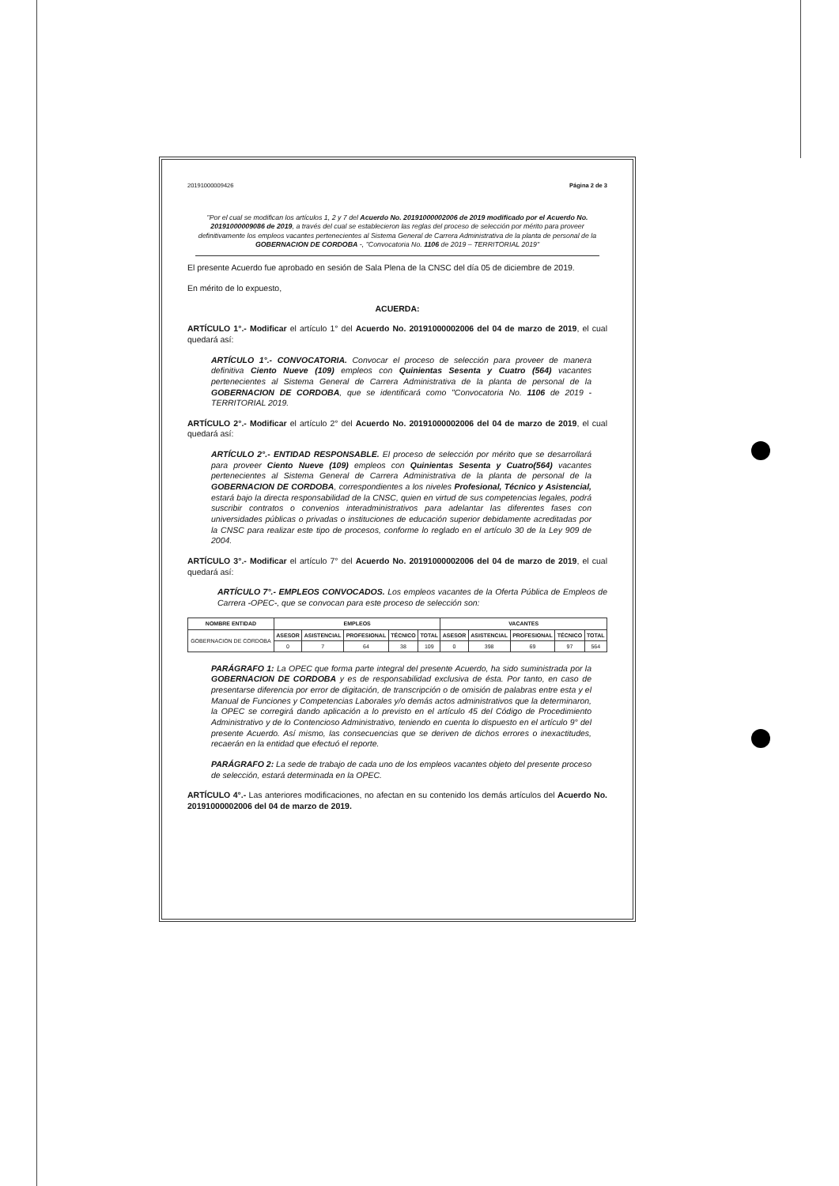20191000009426 Página 2 de 3
"Por el cual se modifican los artículos 1, 2 y 7 del Acuerdo No. 20191000002006 de 2019 modificado por el Acuerdo No. 20191000009086 de 2019, a través del cual se establecieron las reglas del proceso de selección por mérito para proveer definitivamente los empleos vacantes pertenecientes al Sistema General de Carrera Administrativa de la planta de personal de la GOBERNACION DE CORDOBA -, "Convocatoria No. 1106 de 2019 – TERRITORIAL 2019"
El presente Acuerdo fue aprobado en sesión de Sala Plena de la CNSC del día 05 de diciembre de 2019.
En mérito de lo expuesto,
ACUERDA:
ARTÍCULO 1°.- Modificar el artículo 1° del Acuerdo No. 20191000002006 del 04 de marzo de 2019, el cual quedará así:
ARTÍCULO 1°.- CONVOCATORIA. Convocar el proceso de selección para proveer de manera definitiva Ciento Nueve (109) empleos con Quinientas Sesenta y Cuatro (564) vacantes pertenecientes al Sistema General de Carrera Administrativa de la planta de personal de la GOBERNACION DE CORDOBA, que se identificará como "Convocatoria No. 1106 de 2019 - TERRITORIAL 2019.
ARTÍCULO 2°.- Modificar el artículo 2° del Acuerdo No. 20191000002006 del 04 de marzo de 2019, el cual quedará así:
ARTÍCULO 2°.- ENTIDAD RESPONSABLE. El proceso de selección por mérito que se desarrollará para proveer Ciento Nueve (109) empleos con Quinientas Sesenta y Cuatro(564) vacantes pertenecientes al Sistema General de Carrera Administrativa de la planta de personal de la GOBERNACION DE CORDOBA, correspondientes a los niveles Profesional, Técnico y Asistencial, estará bajo la directa responsabilidad de la CNSC, quien en virtud de sus competencias legales, podrá suscribir contratos o convenios interadministrativos para adelantar las diferentes fases con universidades públicas o privadas o instituciones de educación superior debidamente acreditadas por la CNSC para realizar este tipo de procesos, conforme lo reglado en el artículo 30 de la Ley 909 de 2004.
ARTÍCULO 3°.- Modificar el artículo 7° del Acuerdo No. 20191000002006 del 04 de marzo de 2019, el cual quedará así:
ARTÍCULO 7°.- EMPLEOS CONVOCADOS. Los empleos vacantes de la Oferta Pública de Empleos de Carrera -OPEC-, que se convocan para este proceso de selección son:
| NOMBRE ENTIDAD | EMPLEOS | | | | | VACANTES | | | | |
| --- | --- | --- | --- | --- | --- | --- | --- | --- | --- | --- |
| GOBERNACION DE CORDOBA | ASESOR | ASISTENCIAL | PROFESIONAL | TÉCNICO | TOTAL | ASESOR | ASISTENCIAL | PROFESIONAL | TÉCNICO | TOTAL |
| | 0 | 7 | 64 | 38 | 109 | 0 | 398 | 69 | 97 | 564 |
PARÁGRAFO 1: La OPEC que forma parte integral del presente Acuerdo, ha sido suministrada por la GOBERNACION DE CORDOBA y es de responsabilidad exclusiva de ésta. Por tanto, en caso de presentarse diferencia por error de digitación, de transcripción o de omisión de palabras entre esta y el Manual de Funciones y Competencias Laborales y/o demás actos administrativos que la determinaron, la OPEC se corregirá dando aplicación a lo previsto en el artículo 45 del Código de Procedimiento Administrativo y de lo Contencioso Administrativo, teniendo en cuenta lo dispuesto en el artículo 9° del presente Acuerdo. Así mismo, las consecuencias que se deriven de dichos errores o inexactitudes, recaerán en la entidad que efectuó el reporte.
PARÁGRAFO 2: La sede de trabajo de cada uno de los empleos vacantes objeto del presente proceso de selección, estará determinada en la OPEC.
ARTÍCULO 4°.- Las anteriores modificaciones, no afectan en su contenido los demás artículos del Acuerdo No. 20191000002006 del 04 de marzo de 2019.